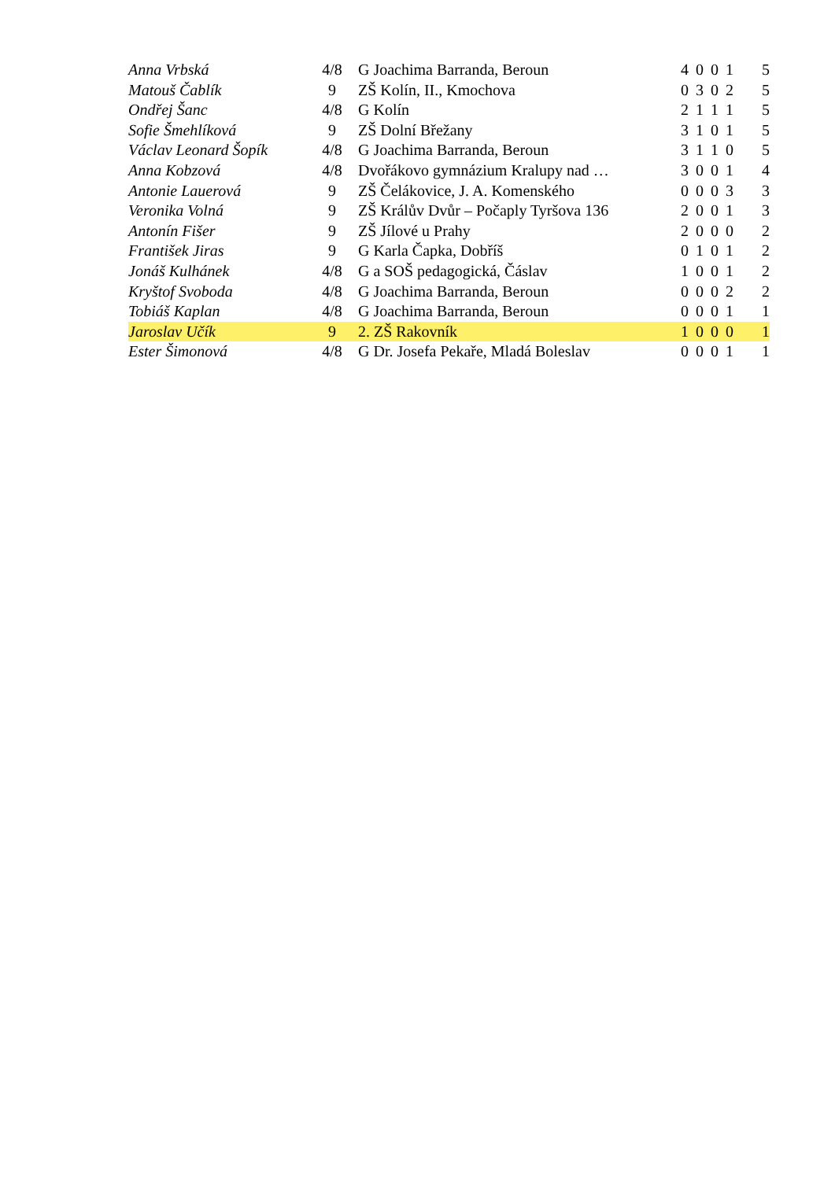| Anna Vrbská | 4/8 | G Joachima Barranda, Beroun | 4 0 0 1 | 5 |
| Matouš Čablík | 9 | ZŠ Kolín, II., Kmochova | 0 3 0 2 | 5 |
| Ondřej Šanc | 4/8 | G Kolín | 2 1 1 1 | 5 |
| Sofie Šmehlíková | 9 | ZŠ Dolní Břežany | 3 1 0 1 | 5 |
| Václav Leonard Šopík | 4/8 | G Joachima Barranda, Beroun | 3 1 1 0 | 5 |
| Anna Kobzová | 4/8 | Dvořákovo gymnázium Kralupy nad … | 3 0 0 1 | 4 |
| Antonie Lauerová | 9 | ZŠ Čelákovice, J. A. Komenského | 0 0 0 3 | 3 |
| Veronika Volná | 9 | ZŠ Králův Dvůr – Počaply Tyršova 136 | 2 0 0 1 | 3 |
| Antonín Fišer | 9 | ZŠ Jílové u Prahy | 2 0 0 0 | 2 |
| František Jiras | 9 | G Karla Čapka, Dobříš | 0 1 0 1 | 2 |
| Jonáš Kulhánek | 4/8 | G a SOŠ pedagogická, Čáslav | 1 0 0 1 | 2 |
| Kryštof Svoboda | 4/8 | G Joachima Barranda, Beroun | 0 0 0 2 | 2 |
| Tobiáš Kaplan | 4/8 | G Joachima Barranda, Beroun | 0 0 0 1 | 1 |
| Jaroslav Učík | 9 | 2. ZŠ Rakovník | 1 0 0 0 | 1 |
| Ester Šimonová | 4/8 | G Dr. Josefa Pekaře, Mladá Boleslav | 0 0 0 1 | 1 |